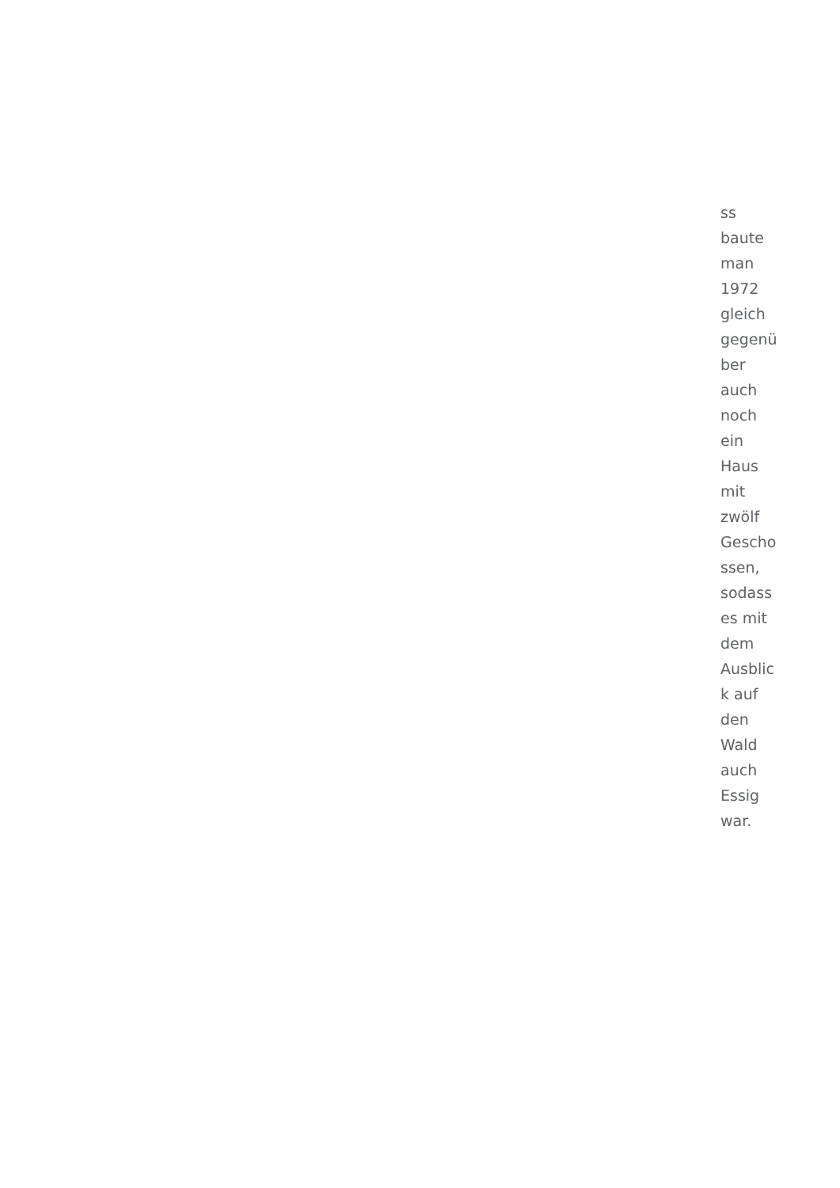ss
baute
man
1972
gleich
gegenü
ber
auch
noch
ein
Haus
mit
zwölf
Gescho
ssen,
sodass
es mit
dem
Ausblic
k auf
den
Wald
auch
Essig
war.